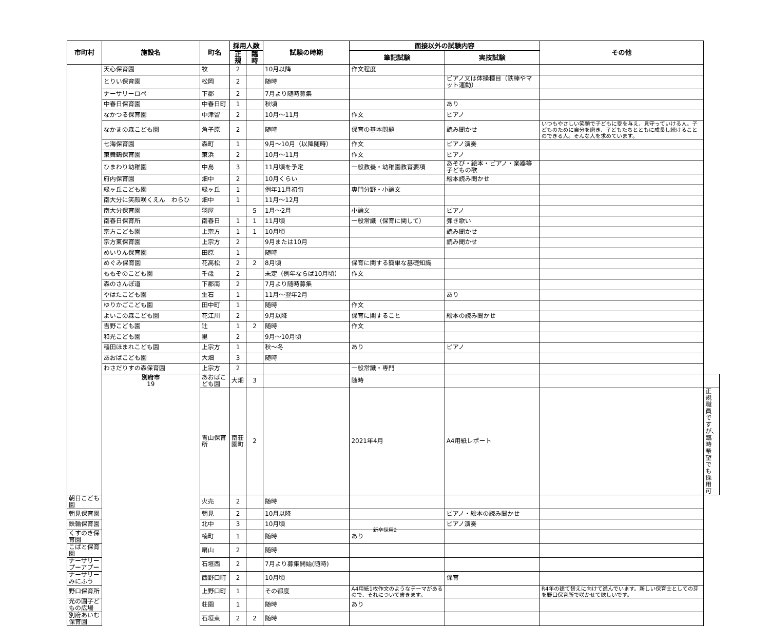| 市町村 | 施設名 | 町名 | 採用人数 | | 試験の時期 | 面接以外の試験内容 | | その他 | |
| --- | --- | --- | --- | --- | --- | --- | --- | --- | --- |
| | | | 正規 | 臨時 | | 筆記試験 | 実技試験 | | |
| | 天心保育園 | 牧 | 2 | | 10月以降 | 作文程度 | | | |
| | とりい保育園 | 松岡 | 2 | | 随時 | | ピアノ又は体操種目（鉄棒やマット運動） | | |
| | ナーサリーロペ | 下郡 | 2 | | 7月より随時募集 | | | | |
| | 中春日保育園 | 中春日町 | 1 | | 秋頃 | | あり | | |
| | なかつる保育園 | 中津留 | 2 | | 10月～11月 | 作文 | ピアノ | | |
| | なかまの森こども園 | 角子原 | 2 | | 随時 | 保育の基本問題 | 読み聞かせ | いつもやさしい笑顔で子どもに愛を与え、見守っていける人。子どものために自分を磨き、子どもたちとともに成長し続けることのできる人。そんな人を求めています。 | |
| | 七海保育園 | 森町 | 1 | | 9月～10月（以降随時） | 作文 | ピアノ演奏 | | |
| | 東舞鶴保育園 | 東浜 | 2 | | 10月～11月 | 作文 | ピアノ | | |
| | ひまわり幼稚園 | 中島 | 3 | | 11月頃を予定 | 一般教養・幼稚園教育要項 | あそび・絵本・ピアノ・楽器等子どもの歌 | | |
| | 府内保育園 | 畑中 | 2 | | 10月くらい | | 絵本読み聞かせ | | |
| | 緑ヶ丘こども園 | 緑ヶ丘 | 1 | | 例年11月初旬 | 専門分野・小論文 | | | |
| | 南大分に笑顔咲くえん わらひ | 畑中 | 1 | | 11月～12月 | | | | |
| | 南大分保育園 | 羽屋 | | 5 | 1月～2月 | 小論文 | ピアノ | | |
| | 南春日保育所 | 南春日 | 1 | 1 | 11月頃 | 一般常識（保育に関して） | 弾き歌い | | |
| | 宗方こども園 | 上宗方 | 1 | 1 | 10月頃 | | 読み聞かせ | | |
| | 宗方東保育園 | 上宗方 | 2 | | 9月または10月 | | 読み聞かせ | | |
| | めいりん保育園 | 田原 | 1 | | 随時 | | | | |
| | めぐみ保育園 | 花高松 | 2 | 2 | 8月頃 | 保育に関する簡単な基礎知識 | | | |
| | ももぞのこども園 | 千歳 | 2 | | 未定（例年ならば10月頃） | 作文 | | | |
| | 森のさんぽ道 | 下郡南 | 2 | | 7月より随時募集 | | | | |
| | やはたこども園 | 生石 | 1 | | 11月～翌年2月 | | あり | | |
| | ゆりかごこども園 | 田中町 | 1 | | 随時 | 作文 | | | |
| | よいこの森こども園 | 花江川 | 2 | | 9月以降 | 保育に関すること | 絵本の読み聞かせ | | |
| | 吉野こども園 | 辻 | 1 | 2 | 随時 | 作文 | | | |
| | 和光こども園 | 里 | 2 | | 9月～10月頃 | | | | |
| | 稙田ほまれこども園 | 上宗方 | 1 | | 秋～冬 | あり | ピアノ | | |
| | あおばこども園 | 大畑 | 3 | | 随時 | | | | |
| | わさだりすの森保育園 | 上宗方 | 2 | | | 一般常識・専門 | | | |
| | 別府市 19 | あおばこども園 | 大畑 | 3 | | 随時 | | | |
| | | 青山保育所 | 南荘園町 | 2 | | 2021年4月 | A4用紙レポート | | 正規職員ですが、臨時希望でも採用可 |
| 朝日こども園 | | 火売 | 2 | | 随時 | | | | |
| 朝見保育園 | | 朝見 | 2 | | 10月以降 | | ピアノ・絵本の読み聞かせ | | |
| 鉄輪保育園 | | 北中 | 3 | | 10月頃 | | ピアノ演奏 | | |
| くすのき保育園 | | 楠町 | 1 | | 随時 | あり | | | |
| こばと保育園 | | 扇山 | 2 | | 随時 | | | | |
| ナーサリープーアプー | | 石垣西 | 2 | | 7月より募集開始(随時) | | | | |
| ナーサリーみにふう | | 西野口町 | 2 | | 10月頃 | | 保育 | | |
| 野口保育所 | | 上野口町 | 1 | | その都度 | A4用紙1枚作文のようなテーマがあるので、それについて書きます。 | | R4年の建て替えに向けて進んでいます。新しい保育士としての芽を野口保育所で咲かせて欲しいです。 | |
| 光の園子どもの広場 | | 荘園 | 1 | | 随時 | あり | | | |
| 別府あいむ保育園 | | 石垣東 | 2 | 2 | 随時 | | | | |
新卒採用2